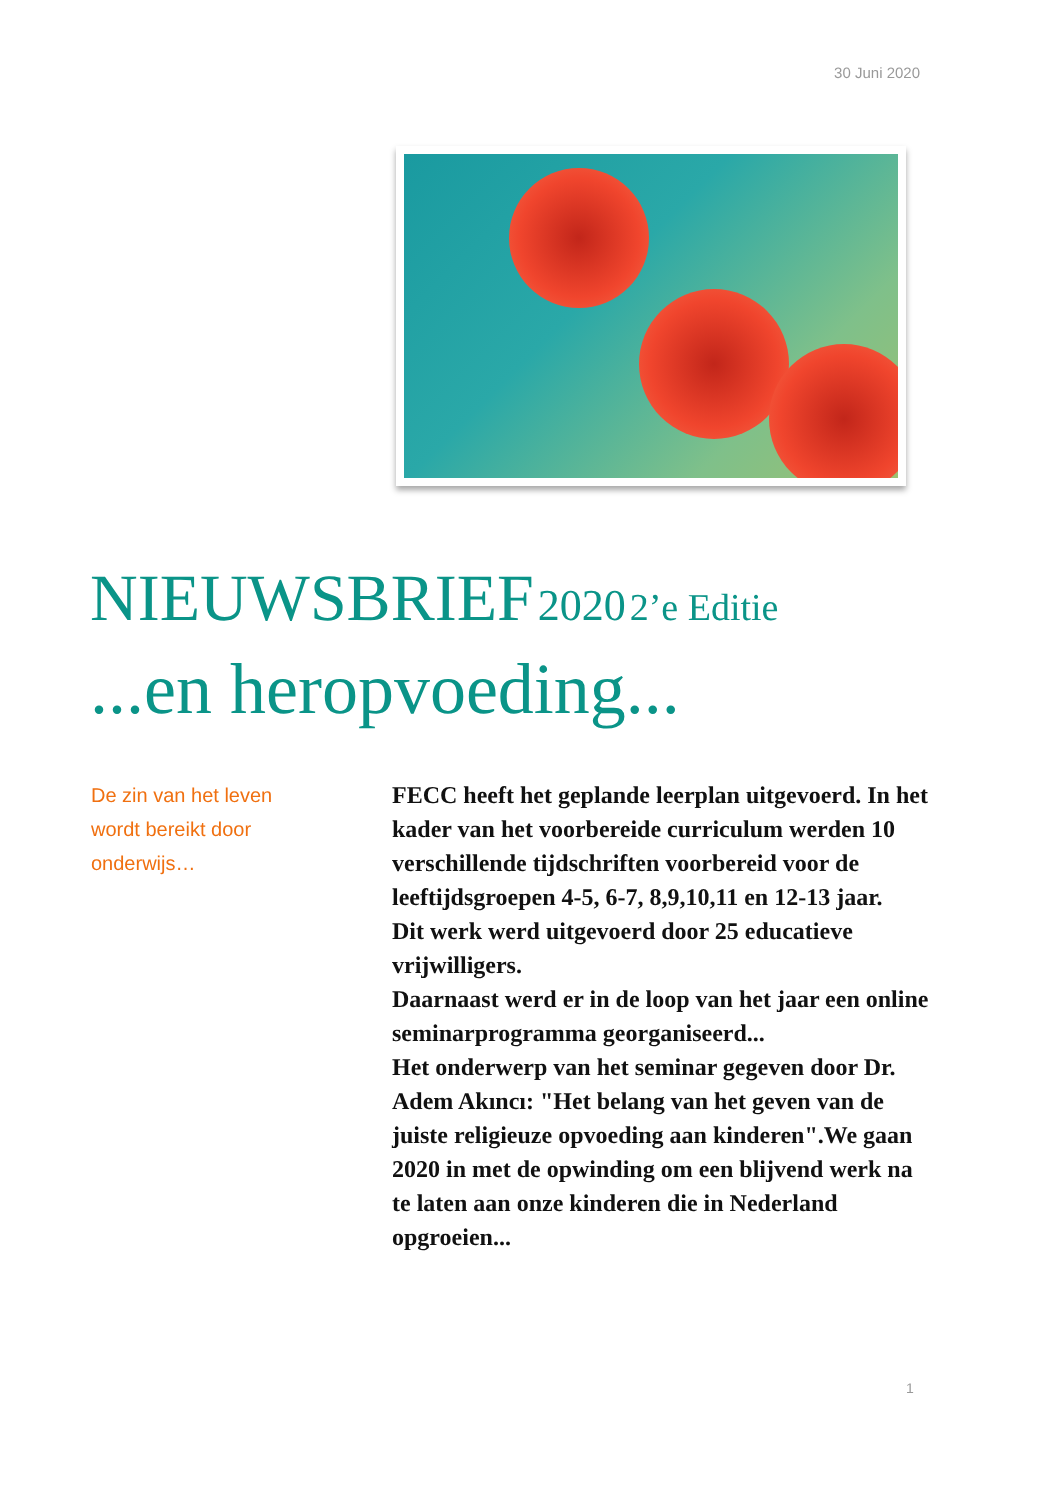30 Juni 2020
NIEUWSBRIEF 2020 2’e Editie
...en heropvoeding...
De zin van het leven wordt bereikt door onderwijs…
FECC heeft het geplande leerplan uitgevoerd. In het kader van het voorbereide curriculum werden 10 verschillende tijdschriften voorbereid voor de leeftijdsgroepen 4-5, 6-7, 8,9,10,11 en 12-13 jaar.
Dit werk werd uitgevoerd door 25 educatieve vrijwilligers.
Daarnaast werd er in de loop van het jaar een online seminarprogramma georganiseerd...
Het onderwerp van het seminar gegeven door Dr. Adem Akıncı: "Het belang van het geven van de juiste religieuze opvoeding aan kinderen".We gaan 2020 in met de opwinding om een blijvend werk na te laten aan onze kinderen die in Nederland opgroeien...
1